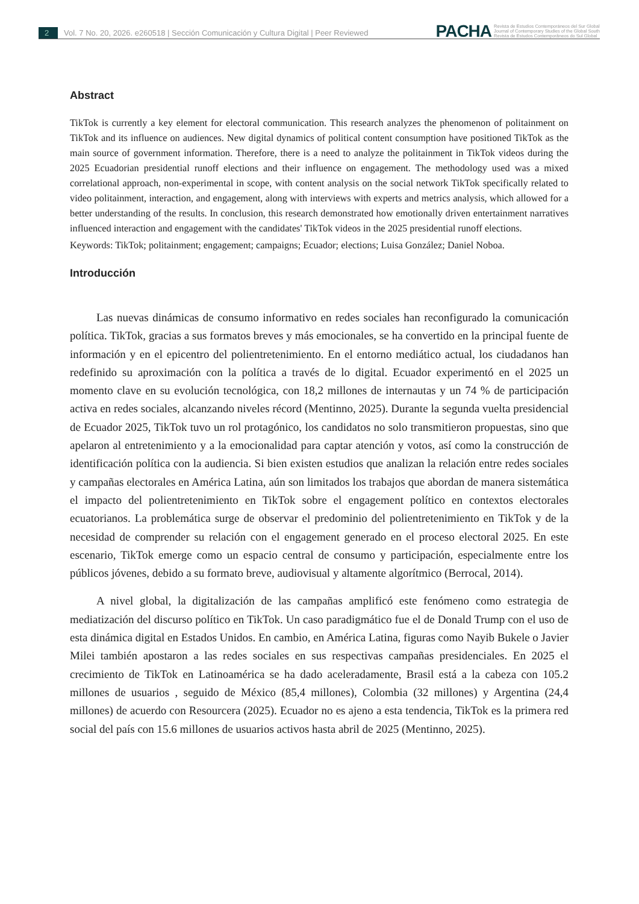2
Vol. 7 No. 20, 2026. e260518 | Sección Comunicación y Cultura Digital | Peer Reviewed
PACHA Revista de Estudios Contemporáneos del Sur Global
Journal of Contemporary Studies of the Global South
Revista de Estudos Contemporâneos do Sul Global
Abstract
TikTok is currently a key element for electoral communication. This research analyzes the phenomenon of politainment on TikTok and its influence on audiences. New digital dynamics of political content consumption have positioned TikTok as the main source of government information. Therefore, there is a need to analyze the politainment in TikTok videos during the 2025 Ecuadorian presidential runoff elections and their influence on engagement. The methodology used was a mixed correlational approach, non-experimental in scope, with content analysis on the social network TikTok specifically related to video politainment, interaction, and engagement, along with interviews with experts and metrics analysis, which allowed for a better understanding of the results. In conclusion, this research demonstrated how emotionally driven entertainment narratives influenced interaction and engagement with the candidates' TikTok videos in the 2025 presidential runoff elections.
Keywords: TikTok; politainment; engagement; campaigns; Ecuador; elections; Luisa González; Daniel Noboa.
Introducción
Las nuevas dinámicas de consumo informativo en redes sociales han reconfigurado la comunicación política. TikTok, gracias a sus formatos breves y más emocionales, se ha convertido en la principal fuente de información y en el epicentro del polientretenimiento. En el entorno mediático actual, los ciudadanos han redefinido su aproximación con la política a través de lo digital. Ecuador experimentó en el 2025 un momento clave en su evolución tecnológica, con 18,2 millones de internautas y un 74 % de participación activa en redes sociales, alcanzando niveles récord (Mentinno, 2025). Durante la segunda vuelta presidencial de Ecuador 2025, TikTok tuvo un rol protagónico, los candidatos no solo transmitieron propuestas, sino que apelaron al entretenimiento y a la emocionalidad para captar atención y votos, así como la construcción de identificación política con la audiencia. Si bien existen estudios que analizan la relación entre redes sociales y campañas electorales en América Latina, aún son limitados los trabajos que abordan de manera sistemática el impacto del polientretenimiento en TikTok sobre el engagement político en contextos electorales ecuatorianos. La problemática surge de observar el predominio del polientretenimiento en TikTok y de la necesidad de comprender su relación con el engagement generado en el proceso electoral 2025. En este escenario, TikTok emerge como un espacio central de consumo y participación, especialmente entre los públicos jóvenes, debido a su formato breve, audiovisual y altamente algorítmico (Berrocal, 2014).
A nivel global, la digitalización de las campañas amplificó este fenómeno como estrategia de mediatización del discurso político en TikTok. Un caso paradigmático fue el de Donald Trump con el uso de esta dinámica digital en Estados Unidos. En cambio, en América Latina, figuras como Nayib Bukele o Javier Milei también apostaron a las redes sociales en sus respectivas campañas presidenciales. En 2025 el crecimiento de TikTok en Latinoamérica se ha dado aceleradamente, Brasil está a la cabeza con 105.2 millones de usuarios , seguido de México (85,4 millones), Colombia (32 millones) y Argentina (24,4 millones) de acuerdo con Resourcera (2025). Ecuador no es ajeno a esta tendencia, TikTok es la primera red social del país con 15.6 millones de usuarios activos hasta abril de 2025 (Mentinno, 2025).